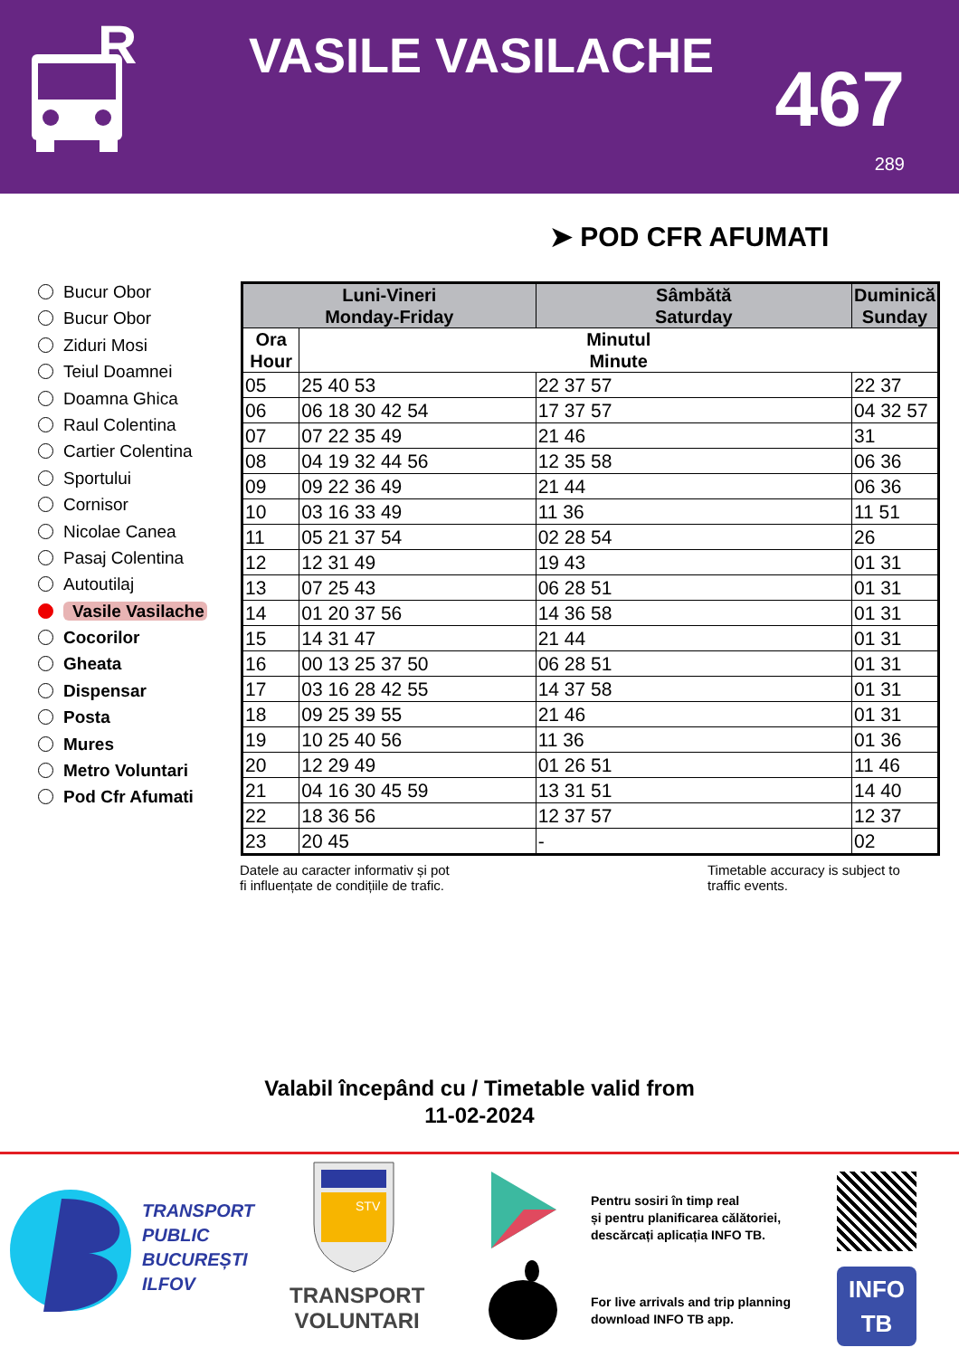R
VASILE VASILACHE 467
289
➤ POD CFR AFUMATI
Bucur Obor
Bucur Obor
Ziduri Mosi
Teiul Doamnei
Doamna Ghica
Raul Colentina
Cartier Colentina
Sportului
Cornisor
Nicolae Canea
Pasaj Colentina
Autoutilaj
Vasile Vasilache
Cocorilor
Gheata
Dispensar
Posta
Mures
Metro Voluntari
Pod Cfr Afumati
| Luni-Vineri Monday-Friday | | Sâmbătă Saturday | Duminică Sunday |
| --- | --- | --- | --- |
| Ora Hour | Minutul Minute | | |
| 05 | 25 40 53 | 22 37 57 | 22 37 |
| 06 | 06 18 30 42 54 | 17 37 57 | 04 32 57 |
| 07 | 07 22 35 49 | 21 46 | 31 |
| 08 | 04 19 32 44 56 | 12 35 58 | 06 36 |
| 09 | 09 22 36 49 | 21 44 | 06 36 |
| 10 | 03 16 33 49 | 11 36 | 11 51 |
| 11 | 05 21 37 54 | 02 28 54 | 26 |
| 12 | 12 31 49 | 19 43 | 01 31 |
| 13 | 07 25 43 | 06 28 51 | 01 31 |
| 14 | 01 20 37 56 | 14 36 58 | 01 31 |
| 15 | 14 31 47 | 21 44 | 01 31 |
| 16 | 00 13 25 37 50 | 06 28 51 | 01 31 |
| 17 | 03 16 28 42 55 | 14 37 58 | 01 31 |
| 18 | 09 25 39 55 | 21 46 | 01 31 |
| 19 | 10 25 40 56 | 11 36 | 01 36 |
| 20 | 12 29 49 | 01 26 51 | 11 46 |
| 21 | 04 16 30 45 59 | 13 31 51 | 14 40 |
| 22 | 18 36 56 | 12 37 57 | 12 37 |
| 23 | 20 45 | - | 02 |
Datele au caracter informativ și pot
fi influențate de condițiile de trafic.
Timetable accuracy is subject to
traffic events.
Valabil începând cu / Timetable valid from
11-02-2024
TRANSPORT
PUBLIC
BUCUREȘTI
ILFOV
STV
TRANSPORT
VOLUNTARI
Pentru sosiri în timp real
și pentru planificarea călătoriei,
descărcați aplicația INFO TB.
For live arrivals and trip planning
download INFO TB app.
INFO
TB